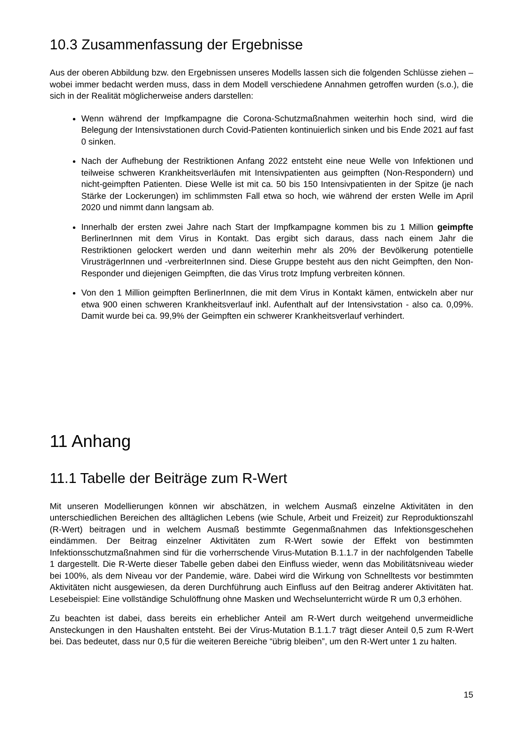10.3 Zusammenfassung der Ergebnisse
Aus der oberen Abbildung bzw. den Ergebnissen unseres Modells lassen sich die folgenden Schlüsse ziehen – wobei immer bedacht werden muss, dass in dem Modell verschiedene Annahmen getroffen wurden (s.o.), die sich in der Realität möglicherweise anders darstellen:
Wenn während der Impfkampagne die Corona-Schutzmaßnahmen weiterhin hoch sind, wird die Belegung der Intensivstationen durch Covid-Patienten kontinuierlich sinken und bis Ende 2021 auf fast 0 sinken.
Nach der Aufhebung der Restriktionen Anfang 2022 entsteht eine neue Welle von Infektionen und teilweise schweren Krankheitsverläufen mit Intensivpatienten aus geimpften (Non-Respondern) und nicht-geimpften Patienten. Diese Welle ist mit ca. 50 bis 150 Intensivpatienten in der Spitze (je nach Stärke der Lockerungen) im schlimmsten Fall etwa so hoch, wie während der ersten Welle im April 2020 und nimmt dann langsam ab.
Innerhalb der ersten zwei Jahre nach Start der Impfkampagne kommen bis zu 1 Million geimpfte BerlinerInnen mit dem Virus in Kontakt. Das ergibt sich daraus, dass nach einem Jahr die Restriktionen gelockert werden und dann weiterhin mehr als 20% der Bevölkerung potentielle VirusträgerInnen und -verbreiterInnen sind. Diese Gruppe besteht aus den nicht Geimpften, den Non-Responder und diejenigen Geimpften, die das Virus trotz Impfung verbreiten können.
Von den 1 Million geimpften BerlinerInnen, die mit dem Virus in Kontakt kämen, entwickeln aber nur etwa 900 einen schweren Krankheitsverlauf inkl. Aufenthalt auf der Intensivstation - also ca. 0,09%. Damit wurde bei ca. 99,9% der Geimpften ein schwerer Krankheitsverlauf verhindert.
11 Anhang
11.1 Tabelle der Beiträge zum R-Wert
Mit unseren Modellierungen können wir abschätzen, in welchem Ausmaß einzelne Aktivitäten in den unterschiedlichen Bereichen des alltäglichen Lebens (wie Schule, Arbeit und Freizeit) zur Reproduktionszahl (R-Wert) beitragen und in welchem Ausmaß bestimmte Gegenmaßnahmen das Infektionsgeschehen eindämmen. Der Beitrag einzelner Aktivitäten zum R-Wert sowie der Effekt von bestimmten Infektionsschutzmaßnahmen sind für die vorherrschende Virus-Mutation B.1.1.7 in der nachfolgenden Tabelle 1 dargestellt. Die R-Werte dieser Tabelle geben dabei den Einfluss wieder, wenn das Mobilitätsniveau wieder bei 100%, als dem Niveau vor der Pandemie, wäre. Dabei wird die Wirkung von Schnelltests vor bestimmten Aktivitäten nicht ausgewiesen, da deren Durchführung auch Einfluss auf den Beitrag anderer Aktivitäten hat. Lesebeispiel: Eine vollständige Schulöffnung ohne Masken und Wechselunterricht würde R um 0,3 erhöhen.
Zu beachten ist dabei, dass bereits ein erheblicher Anteil am R-Wert durch weitgehend unvermeidliche Ansteckungen in den Haushalten entsteht. Bei der Virus-Mutation B.1.1.7 trägt dieser Anteil 0,5 zum R-Wert bei. Das bedeutet, dass nur 0,5 für die weiteren Bereiche “übrig bleiben”, um den R-Wert unter 1 zu halten.
15